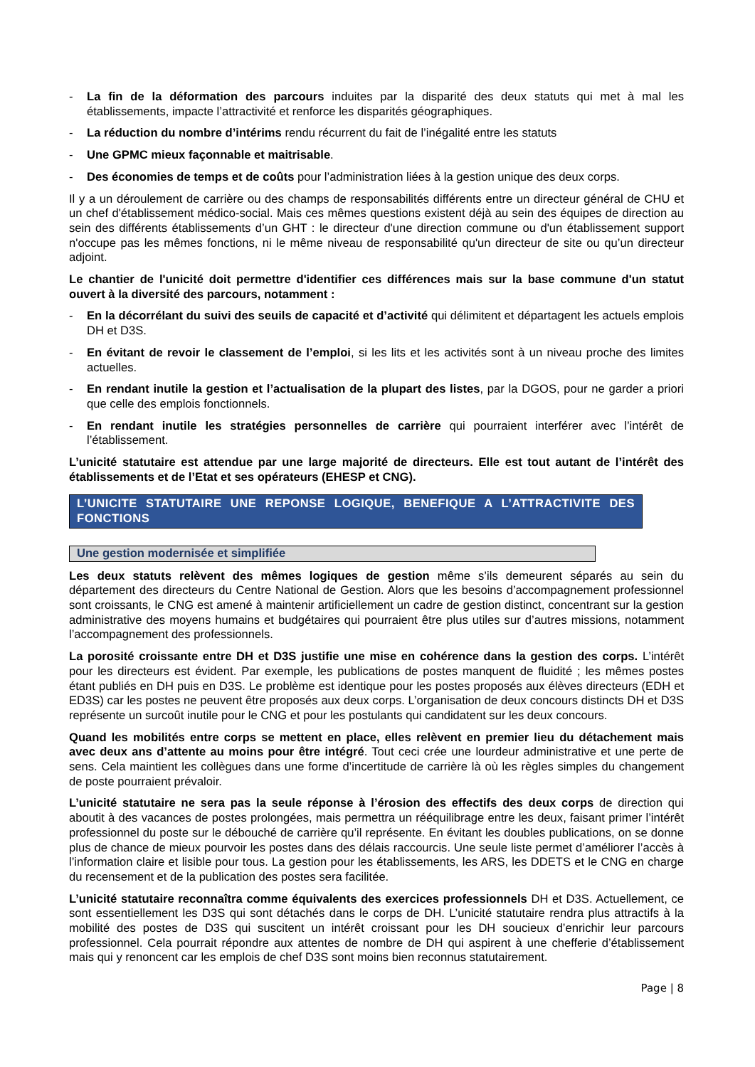- La fin de la déformation des parcours induites par la disparité des deux statuts qui met à mal les établissements, impacte l’attractivité et renforce les disparités géographiques.
- La réduction du nombre d’intérims rendu récurrent du fait de l’inégalité entre les statuts
- Une GPMC mieux façonnable et maitrisable.
- Des économies de temps et de coûts pour l’administration liées à la gestion unique des deux corps.
Il y a un déroulement de carrière ou des champs de responsabilités différents entre un directeur général de CHU et un chef d'établissement médico-social. Mais ces mêmes questions existent déjà au sein des équipes de direction au sein des différents établissements d’un GHT : le directeur d'une direction commune ou d'un établissement support n'occupe pas les mêmes fonctions, ni le même niveau de responsabilité qu'un directeur de site ou qu’un directeur adjoint.
Le chantier de l'unicité doit permettre d'identifier ces différences mais sur la base commune d'un statut ouvert à la diversité des parcours, notamment :
- En la décorrélant du suivi des seuils de capacité et d’activité qui délimitent et départagent les actuels emplois DH et D3S.
- En évitant de revoir le classement de l’emploi, si les lits et les activités sont à un niveau proche des limites actuelles.
- En rendant inutile la gestion et l’actualisation de la plupart des listes, par la DGOS, pour ne garder a priori que celle des emplois fonctionnels.
- En rendant inutile les stratégies personnelles de carrière qui pourraient interférer avec l’intérêt de l’établissement.
L’unicité statutaire est attendue par une large majorité de directeurs. Elle est tout autant de l’intérêt des établissements et de l’Etat et ses opérateurs (EHESP et CNG).
L’UNICITE STATUTAIRE UNE REPONSE LOGIQUE, BENEFIQUE A L’ATTRACTIVITE DES FONCTIONS
Une gestion modernisée et simplifiée
Les deux statuts relèvent des mêmes logiques de gestion même s’ils demeurent séparés au sein du département des directeurs du Centre National de Gestion. Alors que les besoins d’accompagnement professionnel sont croissants, le CNG est amené à maintenir artificiellement un cadre de gestion distinct, concentrant sur la gestion administrative des moyens humains et budgétaires qui pourraient être plus utiles sur d’autres missions, notamment l’accompagnement des professionnels.
La porosité croissante entre DH et D3S justifie une mise en cohérence dans la gestion des corps. L’intérêt pour les directeurs est évident. Par exemple, les publications de postes manquent de fluidité ; les mêmes postes étant publiés en DH puis en D3S. Le problème est identique pour les postes proposés aux élèves directeurs (EDH et ED3S) car les postes ne peuvent être proposés aux deux corps. L’organisation de deux concours distincts DH et D3S représente un surcoût inutile pour le CNG et pour les postulants qui candidatent sur les deux concours.
Quand les mobilités entre corps se mettent en place, elles relèvent en premier lieu du détachement mais avec deux ans d’attente au moins pour être intégré. Tout ceci crée une lourdeur administrative et une perte de sens. Cela maintient les collègues dans une forme d’incertitude de carrière là où les règles simples du changement de poste pourraient prévaloir.
L’unicité statutaire ne sera pas la seule réponse à l’érosion des effectifs des deux corps de direction qui aboutit à des vacances de postes prolongées, mais permettra un rééquilibrage entre les deux, faisant primer l’intérêt professionnel du poste sur le débouché de carrière qu’il représente. En évitant les doubles publications, on se donne plus de chance de mieux pourvoir les postes dans des délais raccourcis. Une seule liste permet d’améliorer l’accès à l’information claire et lisible pour tous. La gestion pour les établissements, les ARS, les DDETS et le CNG en charge du recensement et de la publication des postes sera facilitée.
L’unicité statutaire reconnaîtra comme équivalents des exercices professionnels DH et D3S. Actuellement, ce sont essentiellement les D3S qui sont détachés dans le corps de DH. L’unicité statutaire rendra plus attractifs à la mobilité des postes de D3S qui suscitent un intérêt croissant pour les DH soucieux d’enrichir leur parcours professionnel. Cela pourrait répondre aux attentes de nombre de DH qui aspirent à une chefferie d’établissement mais qui y renoncent car les emplois de chef D3S sont moins bien reconnus statutairement.
Page | 8